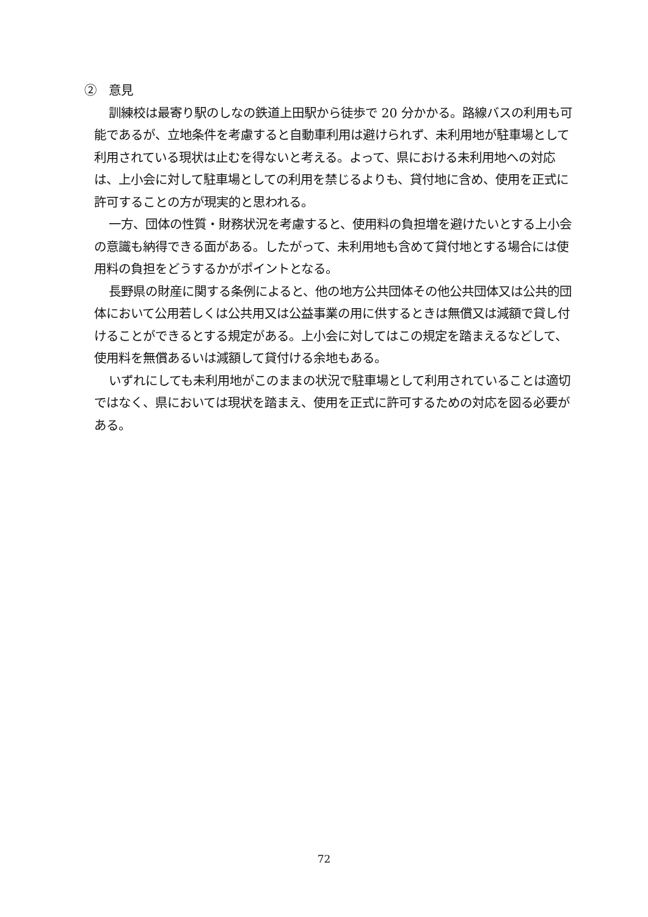②　意見
訓練校は最寄り駅のしなの鉄道上田駅から徒歩で 20 分かかる。路線バスの利用も可能であるが、立地条件を考慮すると自動車利用は避けられず、未利用地が駐車場として利用されている現状は止むを得ないと考える。よって、県における未利用地への対応は、上小会に対して駐車場としての利用を禁じるよりも、貸付地に含め、使用を正式に許可することの方が現実的と思われる。
一方、団体の性質・財務状況を考慮すると、使用料の負担増を避けたいとする上小会の意識も納得できる面がある。したがって、未利用地も含めて貸付地とする場合には使用料の負担をどうするかがポイントとなる。
長野県の財産に関する条例によると、他の地方公共団体その他公共団体又は公共的団体において公用若しくは公共用又は公益事業の用に供するときは無償又は減額で貸し付けることができるとする規定がある。上小会に対してはこの規定を踏まえるなどして、使用料を無償あるいは減額して貸付ける余地もある。
いずれにしても未利用地がこのままの状況で駐車場として利用されていることは適切ではなく、県においては現状を踏まえ、使用を正式に許可するための対応を図る必要がある。
72